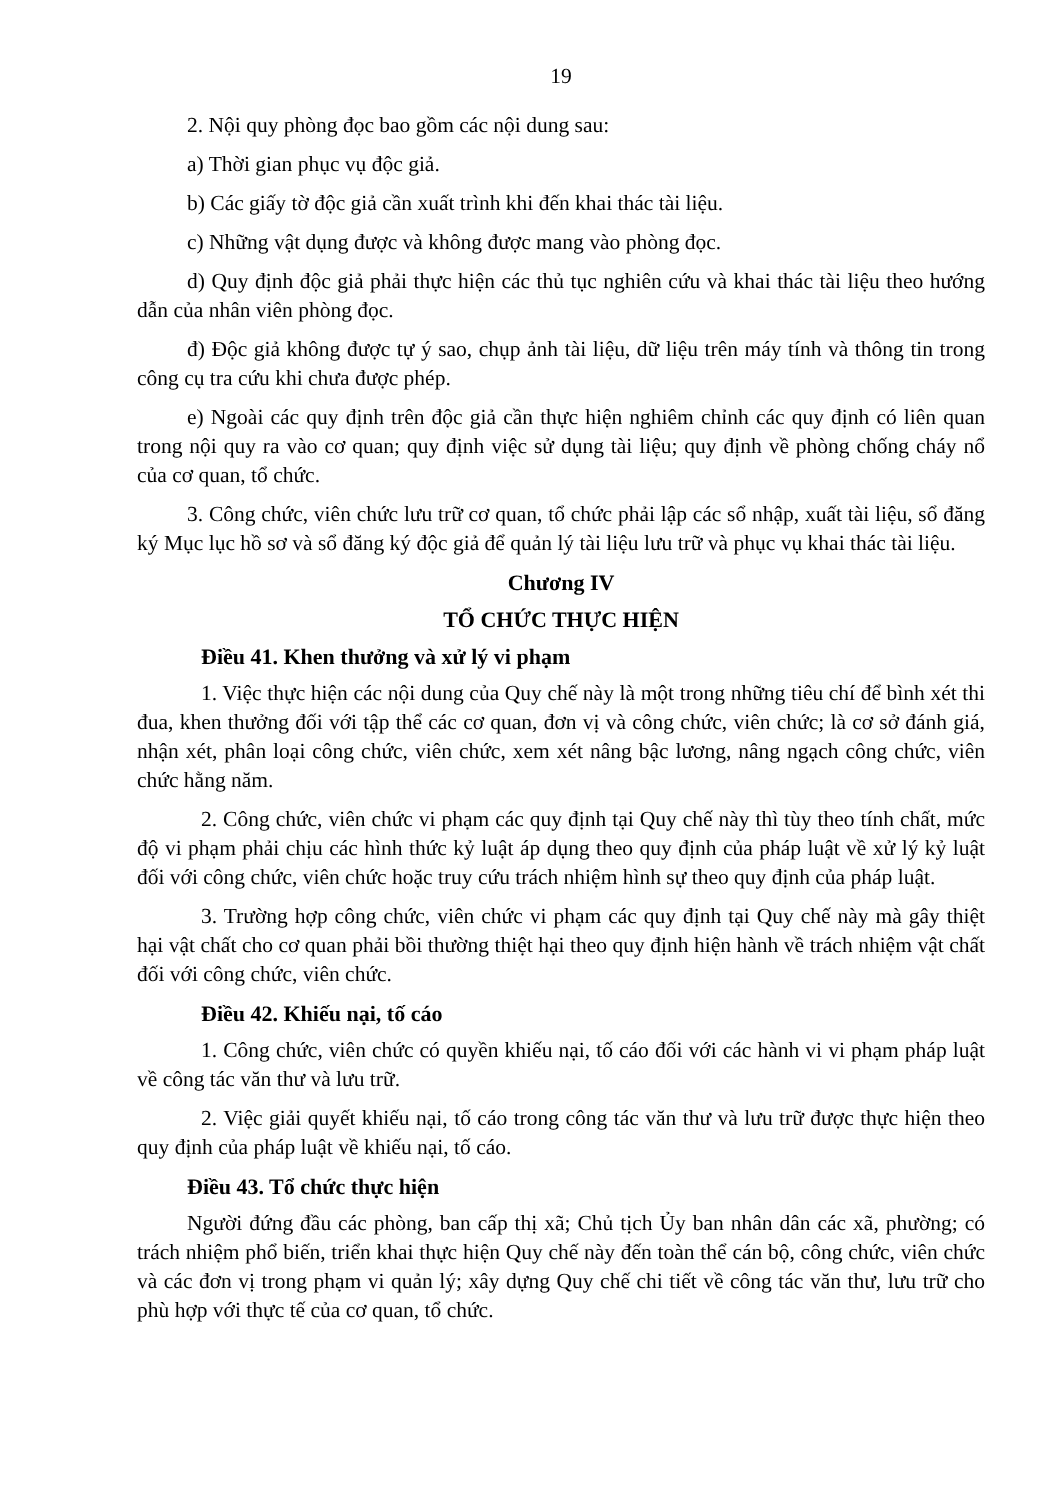19
2. Nội quy phòng đọc bao gồm các nội dung sau:
a) Thời gian phục vụ độc giả.
b) Các giấy tờ độc giả cần xuất trình khi đến khai thác tài liệu.
c) Những vật dụng được và không được mang vào phòng đọc.
d) Quy định độc giả phải thực hiện các thủ tục nghiên cứu và khai thác tài liệu theo hướng dẫn của nhân viên phòng đọc.
đ) Độc giả không được tự ý sao, chụp ảnh tài liệu, dữ liệu trên máy tính và thông tin trong công cụ tra cứu khi chưa được phép.
e) Ngoài các quy định trên độc giả cần thực hiện nghiêm chỉnh các quy định có liên quan trong nội quy ra vào cơ quan; quy định việc sử dụng tài liệu; quy định về phòng chống cháy nổ của cơ quan, tổ chức.
3. Công chức, viên chức lưu trữ cơ quan, tổ chức phải lập các sổ nhập, xuất tài liệu, sổ đăng ký Mục lục hồ sơ và sổ đăng ký độc giả để quản lý tài liệu lưu trữ và phục vụ khai thác tài liệu.
Chương IV
TỔ CHỨC THỰC HIỆN
Điều 41. Khen thưởng và xử lý vi phạm
1. Việc thực hiện các nội dung của Quy chế này là một trong những tiêu chí để bình xét thi đua, khen thưởng đối với tập thể các cơ quan, đơn vị và công chức, viên chức; là cơ sở đánh giá, nhận xét, phân loại công chức, viên chức, xem xét nâng bậc lương, nâng ngạch công chức, viên chức hằng năm.
2. Công chức, viên chức vi phạm các quy định tại Quy chế này thì tùy theo tính chất, mức độ vi phạm phải chịu các hình thức kỷ luật áp dụng theo quy định của pháp luật về xử lý kỷ luật đối với công chức, viên chức hoặc truy cứu trách nhiệm hình sự theo quy định của pháp luật.
3. Trường hợp công chức, viên chức vi phạm các quy định tại Quy chế này mà gây thiệt hại vật chất cho cơ quan phải bồi thường thiệt hại theo quy định hiện hành về trách nhiệm vật chất đối với công chức, viên chức.
Điều 42. Khiếu nại, tố cáo
1. Công chức, viên chức có quyền khiếu nại, tố cáo đối với các hành vi vi phạm pháp luật về công tác văn thư và lưu trữ.
2. Việc giải quyết khiếu nại, tố cáo trong công tác văn thư và lưu trữ được thực hiện theo quy định của pháp luật về khiếu nại, tố cáo.
Điều 43. Tổ chức thực hiện
Người đứng đầu các phòng, ban cấp thị xã; Chủ tịch Ủy ban nhân dân các xã, phường; có trách nhiệm phổ biến, triển khai thực hiện Quy chế này đến toàn thể cán bộ, công chức, viên chức và các đơn vị trong phạm vi quản lý; xây dựng Quy chế chi tiết về công tác văn thư, lưu trữ cho phù hợp với thực tế của cơ quan, tổ chức.